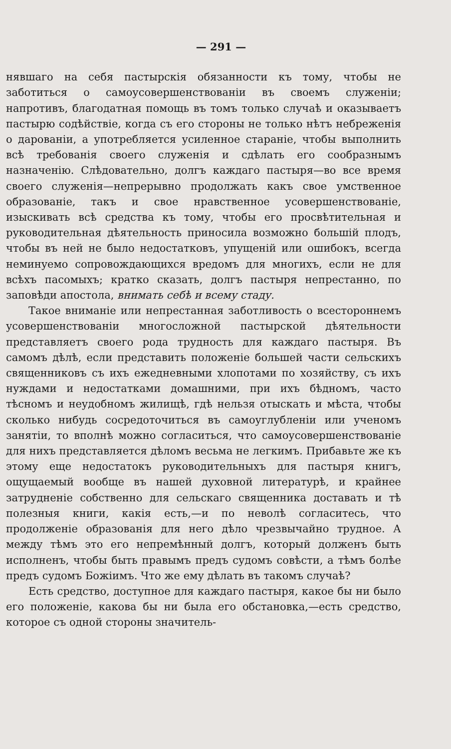— 291 —
нявшаго на себя пастырскія обязанности къ тому, чтобы не заботиться о самоусовершенствованіи въ своемъ служеніи; напротивъ, благодатная помощь въ томъ только случаѣ и оказываетъ пастырю содѣйствіе, когда съ его стороны не только нѣтъ небреженія о дарованіи, а употребляется усиленное стараніе, чтобы выполнить всѣ требованія своего служенія и сдѣлать его сообразнымъ назначенію. Слѣдовательно, долгъ каждаго пастыря—во все время своего служенія—непрерывно продолжать какъ свое умственное образованіе, такъ и свое нравственное усовершенствованіе, изыскивать всѣ средства къ тому, чтобы его просвѣтительная и руководительная дѣятельность приносила возможно большій плодъ, чтобы въ ней не было недостатковъ, упущеній или ошибокъ, всегда неминуемо сопровождающихся вредомъ для многихъ, если не для всѣхъ пасомыхъ; кратко сказать, долгъ пастыря непрестанно, по заповѣди апостола, внимать себѣ и всему стаду.
Такое вниманіе или непрестанная заботливость о всестороннемъ усовершенствованіи многосложной пастырской дѣятельности представляетъ своего рода трудность для каждаго пастыря. Въ самомъ дѣлѣ, если представить положеніе большей части сельскихъ священниковъ съ ихъ ежедневными хлопотами по хозяйству, съ ихъ нуждами и недостатками домашними, при ихъ бѣдномъ, часто тѣсномъ и неудобномъ жилищѣ, гдѣ нельзя отыскать и мѣста, чтобы сколько нибудь сосредоточиться въ самоуглубленіи или ученомъ занятіи, то вполнѣ можно согласиться, что самоусовершенствованіе для нихъ представляется дѣломъ весьма не легкимъ. Прибавьте же къ этому еще недостатокъ руководительныхъ для пастыря книгъ, ощущаемый вообще въ нашей духовной литературѣ, и крайнее затрудненіе собственно для сельскаго священника доставать и тѣ полезныя книги, какія есть,—и по неволѣ согласитесь, что продолженіе образованія для него дѣло чрезвычайно трудное. А между тѣмъ это его непремѣнный долгъ, который долженъ быть исполненъ, чтобы быть правымъ предъ судомъ совѣсти, а тѣмъ болѣе предъ судомъ Божіимъ. Что же ему дѣлать въ такомъ случаѣ?
Есть средство, доступное для каждаго пастыря, какое бы ни было его положеніе, какова бы ни была его обстановка,—есть средство, которое съ одной стороны значитель-